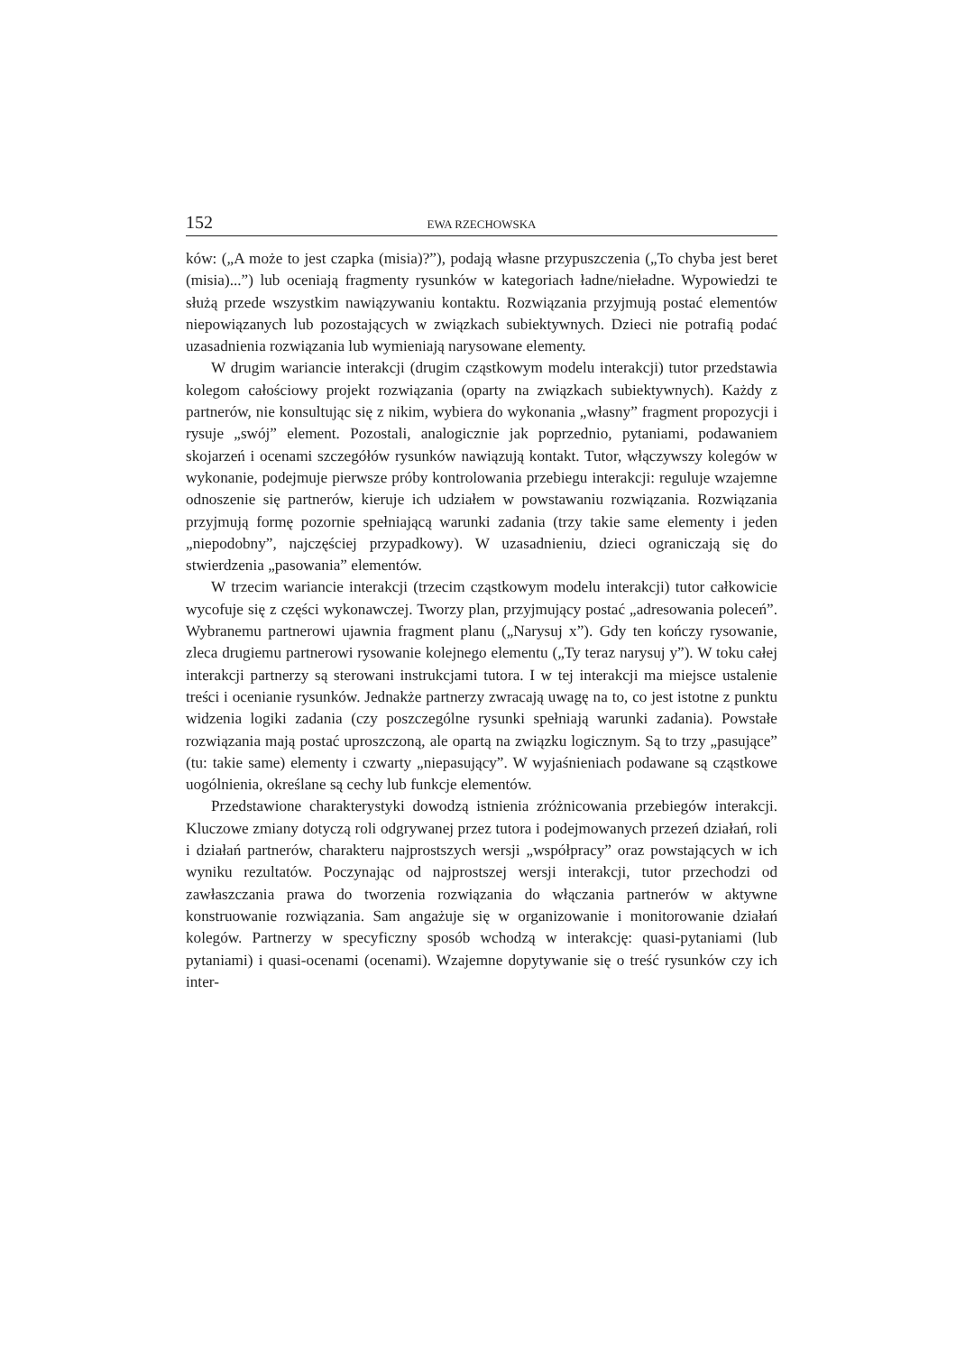152 EWA RZECHOWSKA
ków: („A może to jest czapka (misia)?”), podają własne przypuszczenia („To chyba jest beret (misia)...”) lub oceniają fragmenty rysunków w kategoriach ładne/nieładne. Wypowiedzi te służą przede wszystkim nawiązywaniu kontaktu. Rozwiązania przyjmują postać elementów niepowiązanych lub pozostających w związkach subiektywnych. Dzieci nie potrafią podać uzasadnienia rozwiązania lub wymieniają narysowane elementy.
W drugim wariancie interakcji (drugim cząstkowym modelu interakcji) tutor przedstawia kolegom całościowy projekt rozwiązania (oparty na związkach subiektywnych). Każdy z partnerów, nie konsultując się z nikim, wybiera do wykonania „własny” fragment propozycji i rysuje „swój” element. Pozostali, analogicznie jak poprzednio, pytaniami, podawaniem skojarzeń i ocenami szczegółów rysunków nawiązują kontakt. Tutor, włączywszy kolegów w wykonanie, podejmuje pierwsze próby kontrolowania przebiegu interakcji: reguluje wzajemne odnoszenie się partnerów, kieruje ich udziałem w powstawaniu rozwiązania. Rozwiązania przyjmują formę pozornie spełniającą warunki zadania (trzy takie same elementy i jeden „niepodobny”, najczęściej przypadkowy). W uzasadnieniu, dzieci ograniczają się do stwierdzenia „pasowania” elementów.
W trzecim wariancie interakcji (trzecim cząstkowym modelu interakcji) tutor całkowicie wycofuje się z części wykonawczej. Tworzy plan, przyjmujący postać „adresowania poleceń”. Wybranemu partnerowi ujawnia fragment planu („Narysuj x”). Gdy ten kończy rysowanie, zleca drugiemu partnerowi rysowanie kolejnego elementu („Ty teraz narysuj y”). W toku całej interakcji partnerzy są sterowani instrukcjami tutora. I w tej interakcji ma miejsce ustalenie treści i ocenianie rysunków. Jednakże partnerzy zwracają uwagę na to, co jest istotne z punktu widzenia logiki zadania (czy poszczególne rysunki spełniają warunki zadania). Powstałe rozwiązania mają postać uproszczoną, ale opartą na związku logicznym. Są to trzy „pasujące” (tu: takie same) elementy i czwarty „niepasujący”. W wyjaśnieniach podawane są cząstkowe uogólnienia, określane są cechy lub funkcje elementów.
Przedstawione charakterystyki dowodzą istnienia zróżnicowania przebiegów interakcji. Kluczowe zmiany dotyczą roli odgrywanej przez tutora i podejmowanych przezeń działań, roli i działań partnerów, charakteru najprostszych wersji „współpracy” oraz powstających w ich wyniku rezultatów. Poczynając od najprostszej wersji interakcji, tutor przechodzi od zawłaszczania prawa do tworzenia rozwiązania do włączania partnerów w aktywne konstruowanie rozwiązania. Sam angażuje się w organizowanie i monitorowanie działań kolegów. Partnerzy w specyficzny sposób wchodzą w interakcję: quasi-pytaniami (lub pytaniami) i quasi-ocenami (ocenami). Wzajemne dopytywanie się o treść rysunków czy ich inter-